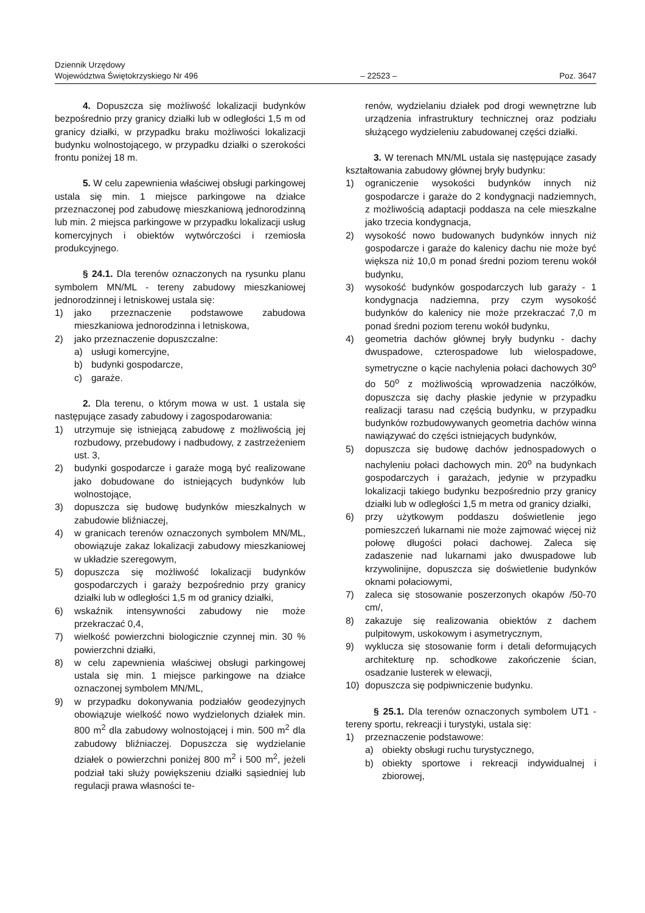Dziennik Urzędowy
Województwa Świętokrzyskiego Nr 496
– 22523 –
Poz. 3647
4. Dopuszcza się możliwość lokalizacji budynków bezpośrednio przy granicy działki lub w odległości 1,5 m od granicy działki, w przypadku braku możliwości lokalizacji budynku wolnostojącego, w przypadku działki o szerokości frontu poniżej 18 m.
5. W celu zapewnienia właściwej obsługi parkingowej ustala się min. 1 miejsce parkingowe na działce przeznaczonej pod zabudowę mieszkaniową jednorodzinną lub min. 2 miejsca parkingowe w przypadku lokalizacji usług komercyjnych i obiektów wytwórczości i rzemiosła produkcyjnego.
§ 24.1. Dla terenów oznaczonych na rysunku planu symbolem MN/ML - tereny zabudowy mieszkaniowej jednorodzinnej i letniskowej ustala się:
1) jako przeznaczenie podstawowe zabudowa mieszkaniowa jednorodzinna i letniskowa,
2) jako przeznaczenie dopuszczalne:
a) usługi komercyjne,
b) budynki gospodarcze,
c) garaże.
2. Dla terenu, o którym mowa w ust. 1 ustala się następujące zasady zabudowy i zagospodarowania:
1) utrzymuje się istniejącą zabudowę z możliwością jej rozbudowy, przebudowy i nadbudowy, z zastrzeżeniem ust. 3,
2) budynki gospodarcze i garaże mogą być realizowane jako dobudowane do istniejących budynków lub wolnostojące,
3) dopuszcza się budowę budynków mieszkalnych w zabudowie bliźniaczej,
4) w granicach terenów oznaczonych symbolem MN/ML, obowiązuje zakaz lokalizacji zabudowy mieszkaniowej w układzie szeregowym,
5) dopuszcza się możliwość lokalizacji budynków gospodarczych i garaży bezpośrednio przy granicy działki lub w odległości 1,5 m od granicy działki,
6) wskaźnik intensywności zabudowy nie może przekraczać 0,4,
7) wielkość powierzchni biologicznie czynnej min. 30 % powierzchni działki,
8) w celu zapewnienia właściwej obsługi parkingowej ustala się min. 1 miejsce parkingowe na działce oznaczonej symbolem MN/ML,
9) w przypadku dokonywania podziałów geodezyjnych obowiązuje wielkość nowo wydzielonych działek min. 800 m<sup>2</sup> dla zabudowy wolnostojącej i min. 500 m<sup>2</sup> dla zabudowy bliźniaczej. Dopuszcza się wydzielanie działek o powierzchni poniżej 800 m<sup>2</sup> i 500 m<sup>2</sup>, jeżeli podział taki służy powiększeniu działki sąsiedniej lub regulacji prawa własności te-
renów, wydzielaniu działek pod drogi wewnętrzne lub urządzenia infrastruktury technicznej oraz podziału służącego wydzieleniu zabudowanej części działki.
3. W terenach MN/ML ustala się następujące zasady kształtowania zabudowy głównej bryły budynku:
1) ograniczenie wysokości budynków innych niż gospodarcze i garaże do 2 kondygnacji nadziemnych, z możliwością adaptacji poddasza na cele mieszkalne jako trzecia kondygnacja,
2) wysokość nowo budowanych budynków innych niż gospodarcze i garaże do kalenicy dachu nie może być większa niż 10,0 m ponad średni poziom terenu wokół budynku,
3) wysokość budynków gospodarczych lub garaży - 1 kondygnacja nadziemna, przy czym wysokość budynków do kalenicy nie może przekraczać 7,0 m ponad średni poziom terenu wokół budynku,
4) geometria dachów głównej bryły budynku - dachy dwuspadowe, czterospadowe lub wielospadowe, symetryczne o kącie nachylenia połaci dachowych 30<sup>o</sup> do 50<sup>o</sup> z możliwością wprowadzenia naczółków, dopuszcza się dachy płaskie jedynie w przypadku realizacji tarasu nad częścią budynku, w przypadku budynków rozbudowywanych geometria dachów winna nawiązywać do części istniejących budynków,
5) dopuszcza się budowę dachów jednospadowych o nachyleniu połaci dachowych min. 20<sup>o</sup> na budynkach gospodarczych i garażach, jedynie w przypadku lokalizacji takiego budynku bezpośrednio przy granicy działki lub w odległości 1,5 m metra od granicy działki,
6) przy użytkowym poddaszu doświetlenie jego pomieszczeń lukarnami nie może zajmować więcej niż połowę długości połaci dachowej. Zaleca się zadaszenie nad lukarnami jako dwuspadowe lub krzywolinijne, dopuszcza się doświetlenie budynków oknami połaciowymi,
7) zaleca się stosowanie poszerzonych okapów /50-70 cm/,
8) zakazuje się realizowania obiektów z dachem pulpitowym, uskokowym i asymetrycznym,
9) wyklucza się stosowanie form i detali deformujących architekturę np. schodkowe zakończenie ścian, osadzanie lusterek w elewacji,
10) dopuszcza się podpiwniczenie budynku.
§ 25.1. Dla terenów oznaczonych symbolem UT1 - tereny sportu, rekreacji i turystyki, ustala się:
1) przeznaczenie podstawowe:
a) obiekty obsługi ruchu turystycznego,
b) obiekty sportowe i rekreacji indywidualnej i zbiorowej,